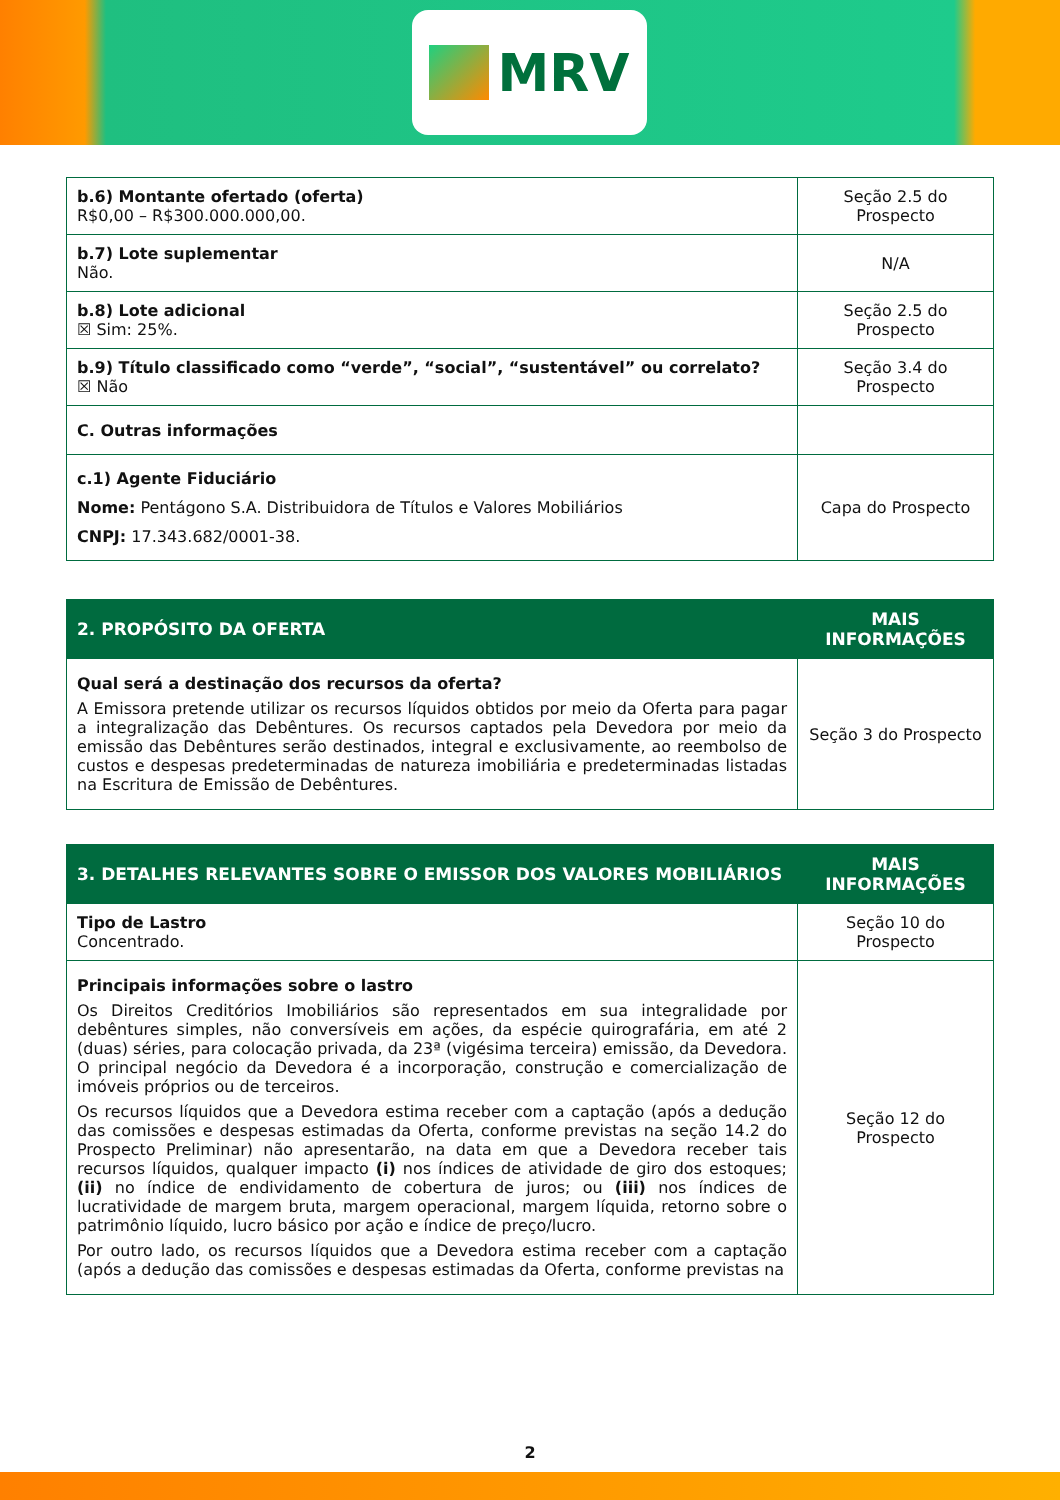MRV
| b.6) Montante ofertado (oferta) R$0,00 – R$300.000.000,00. | Seção 2.5 do Prospecto |
| b.7) Lote suplementar Não. | N/A |
| b.8) Lote adicional ☒ Sim: 25%. | Seção 2.5 do Prospecto |
| b.9) Título classificado como “verde”, “social”, “sustentável” ou correlato? ☒ Não | Seção 3.4 do Prospecto |
| C. Outras informações | |
| c.1) Agente Fiduciário Nome: Pentágono S.A. Distribuidora de Títulos e Valores Mobiliários CNPJ: 17.343.682/0001-38. | Capa do Prospecto |
| 2. PROPÓSITO DA OFERTA | MAIS INFORMAÇÕES |
| --- | --- |
| Qual será a destinação dos recursos da oferta? A Emissora pretende utilizar os recursos líquidos obtidos por meio da Oferta para pagar a integralização das Debêntures. Os recursos captados pela Devedora por meio da emissão das Debêntures serão destinados, integral e exclusivamente, ao reembolso de custos e despesas predeterminadas de natureza imobiliária e predeterminadas listadas na Escritura de Emissão de Debêntures. | Seção 3 do Prospecto |
| 3. DETALHES RELEVANTES SOBRE O EMISSOR DOS VALORES MOBILIÁRIOS | MAIS INFORMAÇÕES |
| --- | --- |
| Tipo de Lastro Concentrado. | Seção 10 do Prospecto |
| Principais informações sobre o lastro Os Direitos Creditórios Imobiliários são representados em sua integralidade por debêntures simples, não conversíveis em ações, da espécie quirografária, em até 2 (duas) séries, para colocação privada, da 23ª (vigésima terceira) emissão, da Devedora. O principal negócio da Devedora é a incorporação, construção e comercialização de imóveis próprios ou de terceiros. Os recursos líquidos que a Devedora estima receber com a captação (após a dedução das comissões e despesas estimadas da Oferta, conforme previstas na seção 14.2 do Prospecto Preliminar) não apresentarão, na data em que a Devedora receber tais recursos líquidos, qualquer impacto (i) nos índices de atividade de giro dos estoques; (ii) no índice de endividamento de cobertura de juros; ou (iii) nos índices de lucratividade de margem bruta, margem operacional, margem líquida, retorno sobre o patrimônio líquido, lucro básico por ação e índice de preço/lucro. Por outro lado, os recursos líquidos que a Devedora estima receber com a captação (após a dedução das comissões e despesas estimadas da Oferta, conforme previstas na | Seção 12 do Prospecto |
2